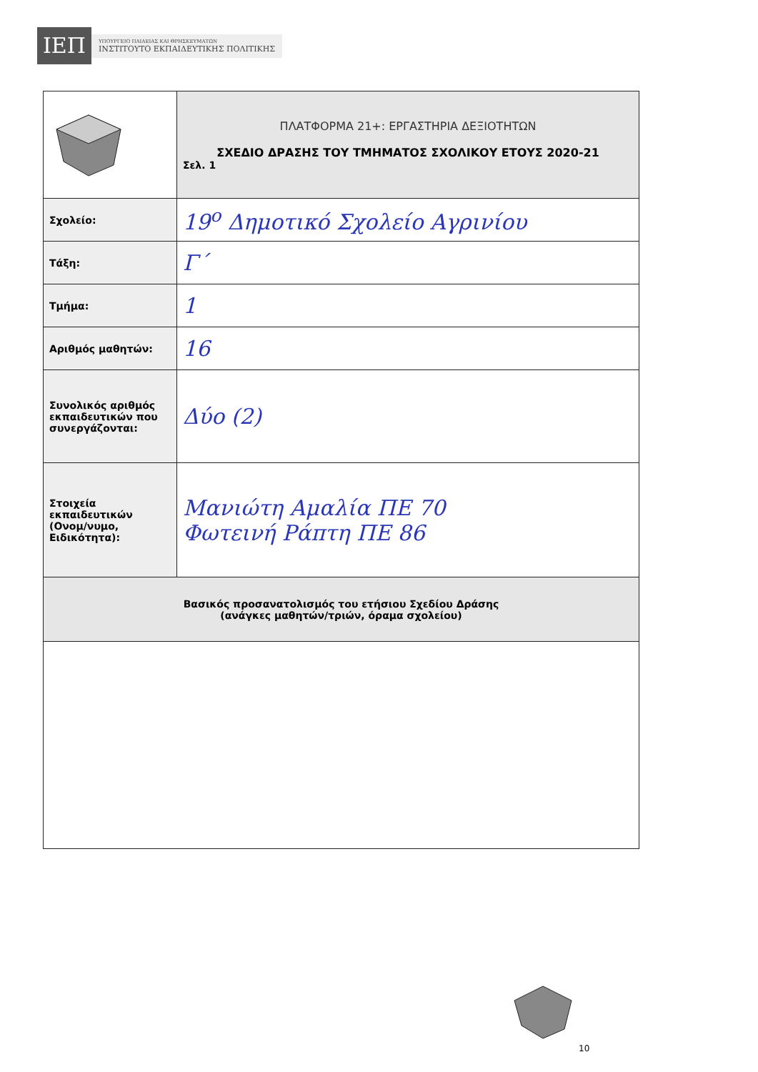ΙΕΠ
ΥΠΟΥΡΓΕΙΟ ΠΑΙΔΕΙΑΣ ΚΑΙ ΘΡΗΣΚΕΥΜΑΤΩΝ
ΙΝΣΤΙΤΟΥΤΟ ΕΚΠΑΙΔΕΥΤΙΚΗΣ ΠΟΛΙΤΙΚΗΣ
| | ΠΛΑΤΦΟΡΜΑ 21+: ΕΡΓΑΣΤΗΡΙΑ ΔΕΞΙΟΤΗΤΩΝ ΣΧΕΔΙΟ ΔΡΑΣΗΣ ΤΟΥ ΤΜΗΜΑΤΟΣ ΣΧΟΛΙΚΟΥ ΕΤΟΥΣ 2020-21 Σελ. 1 |
| Σχολείο: | 19<sup>ο</sup> Δημοτικό Σχολείο Αγρινίου |
| Τάξη: | Γ΄ |
| Τμήμα: | 1 |
| Αριθμός μαθητών: | 16 |
| Συνολικός αριθμός εκπαιδευτικών που συνεργάζονται: | Δύο (2) |
| Στοιχεία εκπαιδευτικών (Ονομ/νυμο, Ειδικότητα): | Μανιώτη Αμαλία ΠΕ 70 Φωτεινή Ράπτη ΠΕ 86 |
| Βασικός προσανατολισμός του ετήσιου Σχεδίου Δράσης (ανάγκες μαθητών/τριών, όραμα σχολείου) | |
10